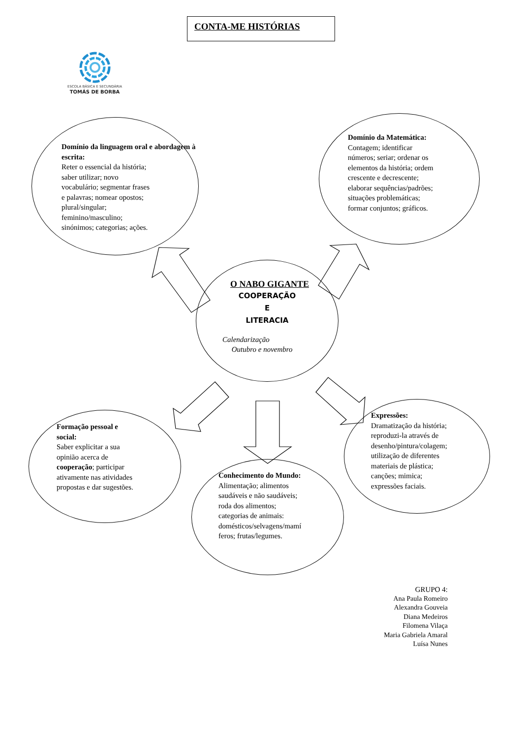ESCOLA BÁSICA E SECUNDÁRIA
TOMÁS DE BORBA
CONTA-ME HISTÓRIAS
Domínio da linguagem oral e abordagem à escrita:
Reter o essencial da história;
saber utilizar; novo
vocabulário; segmentar frases
e palavras; nomear opostos;
plural/singular;
feminino/masculino;
sinónimos; categorias; ações.
Domínio da Matemática:
Contagem; identificar
números; seriar; ordenar os
elementos da história; ordem
crescente e decrescente;
elaborar sequências/padrões;
situações problemáticas;
formar conjuntos; gráficos.
O NABO GIGANTE
COOPERAÇÃO
E
LITERACIA
Calendarização
Outubro e novembro
Formação pessoal e
social:
Saber explicitar a sua
opinião acerca de
cooperação; participar
ativamente nas atividades
propostas e dar sugestões.
Conhecimento do Mundo:
Alimentação; alimentos
saudáveis e não saudáveis;
roda dos alimentos;
categorias de animais:
domésticos/selvagens/mamí
feros; frutas/legumes.
Expressões:
Dramatização da história;
reproduzi-la através de
desenho/pintura/colagem;
utilização de diferentes
materiais de plástica;
canções; mimica;
expressões faciais.
GRUPO 4:
Ana Paula Romeiro
Alexandra Gouveia
Diana Medeiros
Filomena Vilaça
Maria Gabriela Amaral
Luísa Nunes